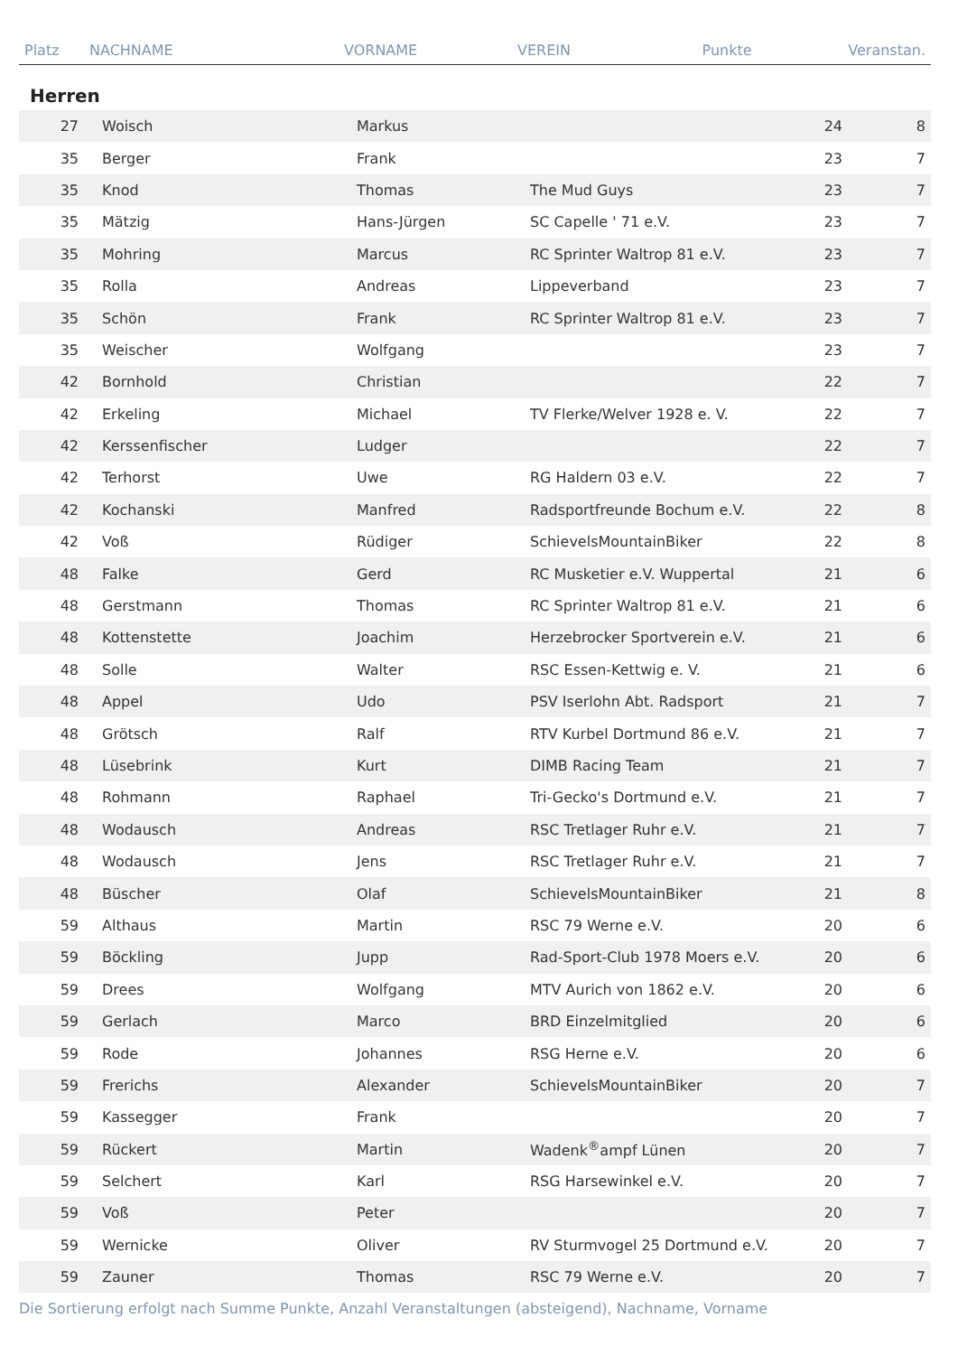| Platz | NACHNAME | VORNAME | VEREIN | Punkte | Veranstan. |
| --- | --- | --- | --- | --- | --- |
Herren
| 27 | Woisch | Markus | | 24 | 8 |
| 35 | Berger | Frank | | 23 | 7 |
| 35 | Knod | Thomas | The Mud Guys | 23 | 7 |
| 35 | Mätzig | Hans-Jürgen | SC Capelle ' 71 e.V. | 23 | 7 |
| 35 | Mohring | Marcus | RC Sprinter Waltrop 81 e.V. | 23 | 7 |
| 35 | Rolla | Andreas | Lippeverband | 23 | 7 |
| 35 | Schön | Frank | RC Sprinter Waltrop 81 e.V. | 23 | 7 |
| 35 | Weischer | Wolfgang | | 23 | 7 |
| 42 | Bornhold | Christian | | 22 | 7 |
| 42 | Erkeling | Michael | TV Flerke/Welver 1928 e. V. | 22 | 7 |
| 42 | Kerssenfischer | Ludger | | 22 | 7 |
| 42 | Terhorst | Uwe | RG Haldern 03 e.V. | 22 | 7 |
| 42 | Kochanski | Manfred | Radsportfreunde Bochum e.V. | 22 | 8 |
| 42 | Voß | Rüdiger | SchievelsMountainBiker | 22 | 8 |
| 48 | Falke | Gerd | RC Musketier e.V. Wuppertal | 21 | 6 |
| 48 | Gerstmann | Thomas | RC Sprinter Waltrop 81 e.V. | 21 | 6 |
| 48 | Kottenstette | Joachim | Herzebrocker Sportverein e.V. | 21 | 6 |
| 48 | Solle | Walter | RSC Essen-Kettwig e. V. | 21 | 6 |
| 48 | Appel | Udo | PSV Iserlohn Abt. Radsport | 21 | 7 |
| 48 | Grötsch | Ralf | RTV Kurbel Dortmund 86 e.V. | 21 | 7 |
| 48 | Lüsebrink | Kurt | DIMB Racing Team | 21 | 7 |
| 48 | Rohmann | Raphael | Tri-Gecko's Dortmund e.V. | 21 | 7 |
| 48 | Wodausch | Andreas | RSC Tretlager Ruhr e.V. | 21 | 7 |
| 48 | Wodausch | Jens | RSC Tretlager Ruhr e.V. | 21 | 7 |
| 48 | Büscher | Olaf | SchievelsMountainBiker | 21 | 8 |
| 59 | Althaus | Martin | RSC 79 Werne e.V. | 20 | 6 |
| 59 | Böckling | Jupp | Rad-Sport-Club 1978 Moers e.V. | 20 | 6 |
| 59 | Drees | Wolfgang | MTV Aurich von 1862 e.V. | 20 | 6 |
| 59 | Gerlach | Marco | BRD Einzelmitglied | 20 | 6 |
| 59 | Rode | Johannes | RSG Herne e.V. | 20 | 6 |
| 59 | Frerichs | Alexander | SchievelsMountainBiker | 20 | 7 |
| 59 | Kassegger | Frank | | 20 | 7 |
| 59 | Rückert | Martin | Wadenk<sup>®</sup>ampf Lünen | 20 | 7 |
| 59 | Selchert | Karl | RSG Harsewinkel e.V. | 20 | 7 |
| 59 | Voß | Peter | | 20 | 7 |
| 59 | Wernicke | Oliver | RV Sturmvogel 25 Dortmund e.V. | 20 | 7 |
| 59 | Zauner | Thomas | RSC 79 Werne e.V. | 20 | 7 |
Die Sortierung erfolgt nach Summe Punkte, Anzahl Veranstaltungen (absteigend), Nachname, Vorname